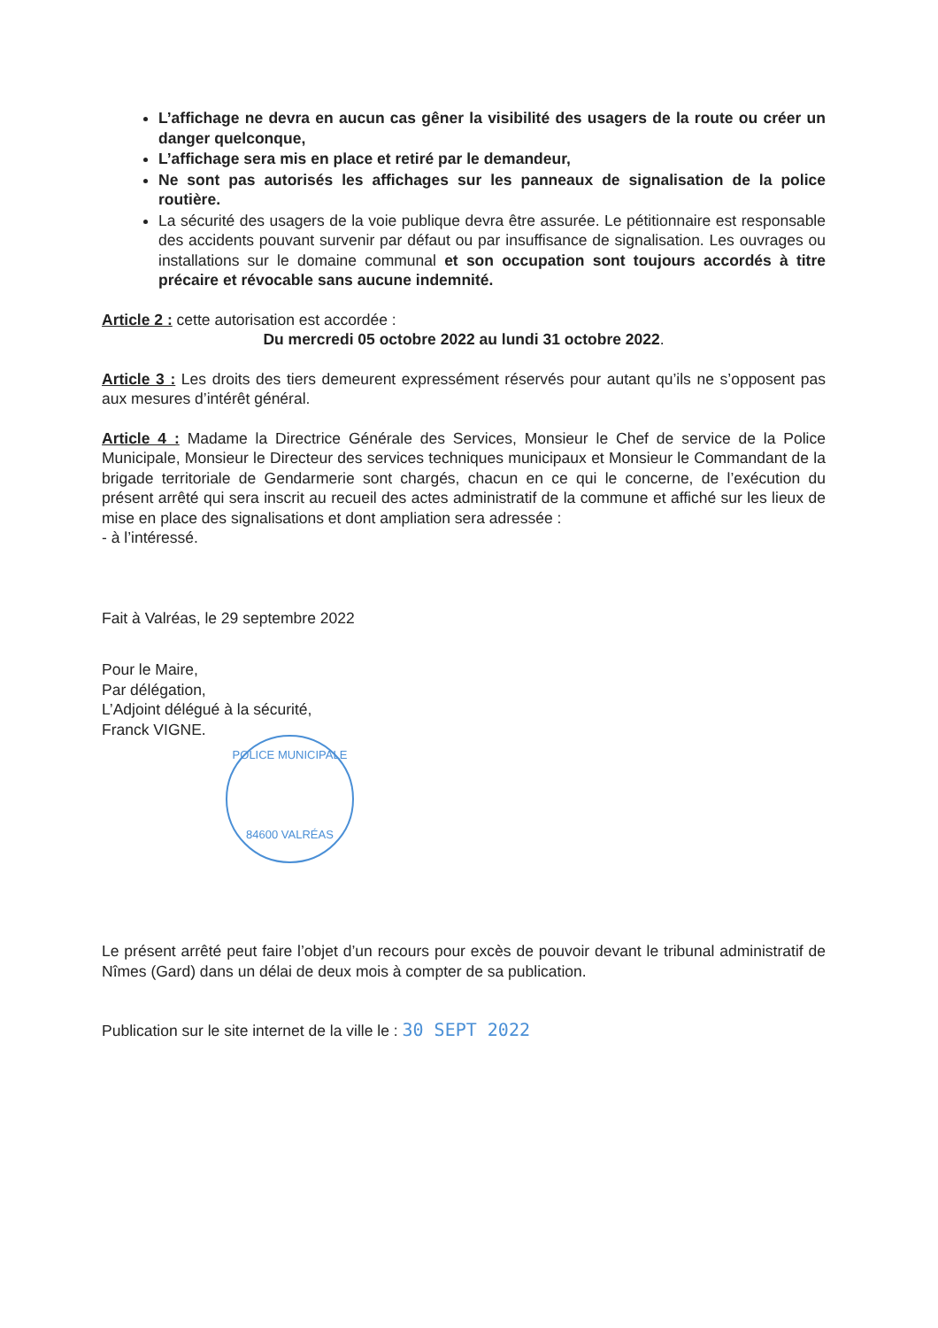L’affichage ne devra en aucun cas gêner la visibilité des usagers de la route ou créer un danger quelconque,
L’affichage sera mis en place et retiré par le demandeur,
Ne sont pas autorisés les affichages sur les panneaux de signalisation de la police routière.
La sécurité des usagers de la voie publique devra être assurée. Le pétitionnaire est responsable des accidents pouvant survenir par défaut ou par insuffisance de signalisation. Les ouvrages ou installations sur le domaine communal et son occupation sont toujours accordés à titre précaire et révocable sans aucune indemnité.
Article 2 : cette autorisation est accordée :
Du mercredi 05 octobre 2022 au lundi 31 octobre 2022.
Article 3 : Les droits des tiers demeurent expressément réservés pour autant qu’ils ne s’opposent pas aux mesures d’intérêt général.
Article 4 : Madame la Directrice Générale des Services, Monsieur le Chef de service de la Police Municipale, Monsieur le Directeur des services techniques municipaux et Monsieur le Commandant de la brigade territoriale de Gendarmerie sont chargés, chacun en ce qui le concerne, de l’exécution du présent arrêté qui sera inscrit au recueil des actes administratif de la commune et affiché sur les lieux de mise en place des signalisations et dont ampliation sera adressée :
- à l’intéressé.
Fait à Valréas, le 29 septembre 2022
Pour le Maire,
Par délégation,
L’Adjoint délégué à la sécurité,
Franck VIGNE.
POLICE MUNICIPALE
84600 VALRÉAS
Le présent arrêté peut faire l’objet d’un recours pour excès de pouvoir devant le tribunal administratif de Nîmes (Gard) dans un délai de deux mois à compter de sa publication.
Publication sur le site internet de la ville le : 30 SEPT 2022